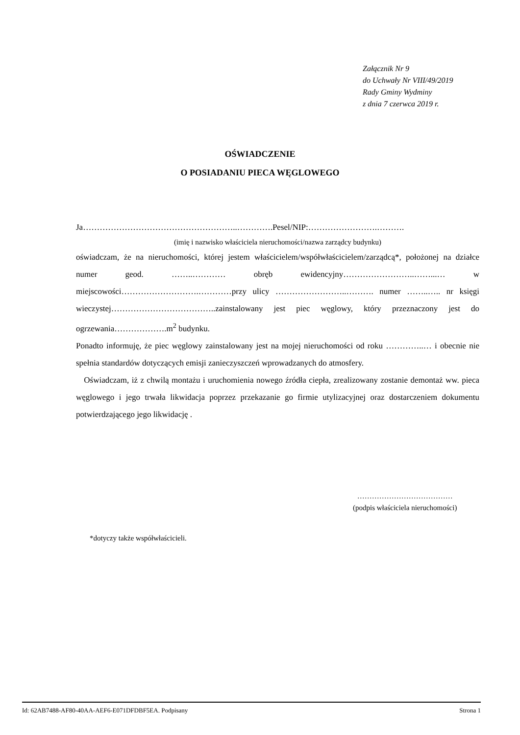Załącznik Nr 9
do Uchwały Nr VIII/49/2019
Rady Gminy Wydminy
z dnia 7 czerwca 2019 r.
OŚWIADCZENIE
O POSIADANIU PIECA WĘGLOWEGO
Ja………………………………………………..………….Pesel/NIP:…………………….……….
(imię i nazwisko właściciela nieruchomości/nazwa zarządcy budynku)
oświadczam, że na nieruchomości, której jestem właścicielem/współwłaścicielem/zarządcą*, położonej na działce numer geod. ……..………… obręb ewidencyjny……………………..……...… w miejscowości……………………….…………przy ulicy ……………………..………. numer ……..….. nr księgi wieczystej………………………………..zainstalowany jest piec węglowy, który przeznaczony jest do ogrzewania……………….m<sup>2</sup> budynku.
Ponadto informuję, że piec węglowy zainstalowany jest na mojej nieruchomości od roku …………..… i obecnie nie spełnia standardów dotyczących emisji zanieczyszczeń wprowadzanych do atmosfery.
Oświadczam, iż z chwilą montażu i uruchomienia nowego źródła ciepła, zrealizowany zostanie demontaż ww. pieca węglowego i jego trwała likwidacja poprzez przekazanie go firmie utylizacyjnej oraz dostarczeniem dokumentu potwierdzającego jego likwidację .
…………………………………
(podpis właściciela nieruchomości)
*dotyczy także współwłaścicieli.
Id: 62AB7488-AF80-40AA-AEF6-E071DFDBF5EA. Podpisany Strona 1